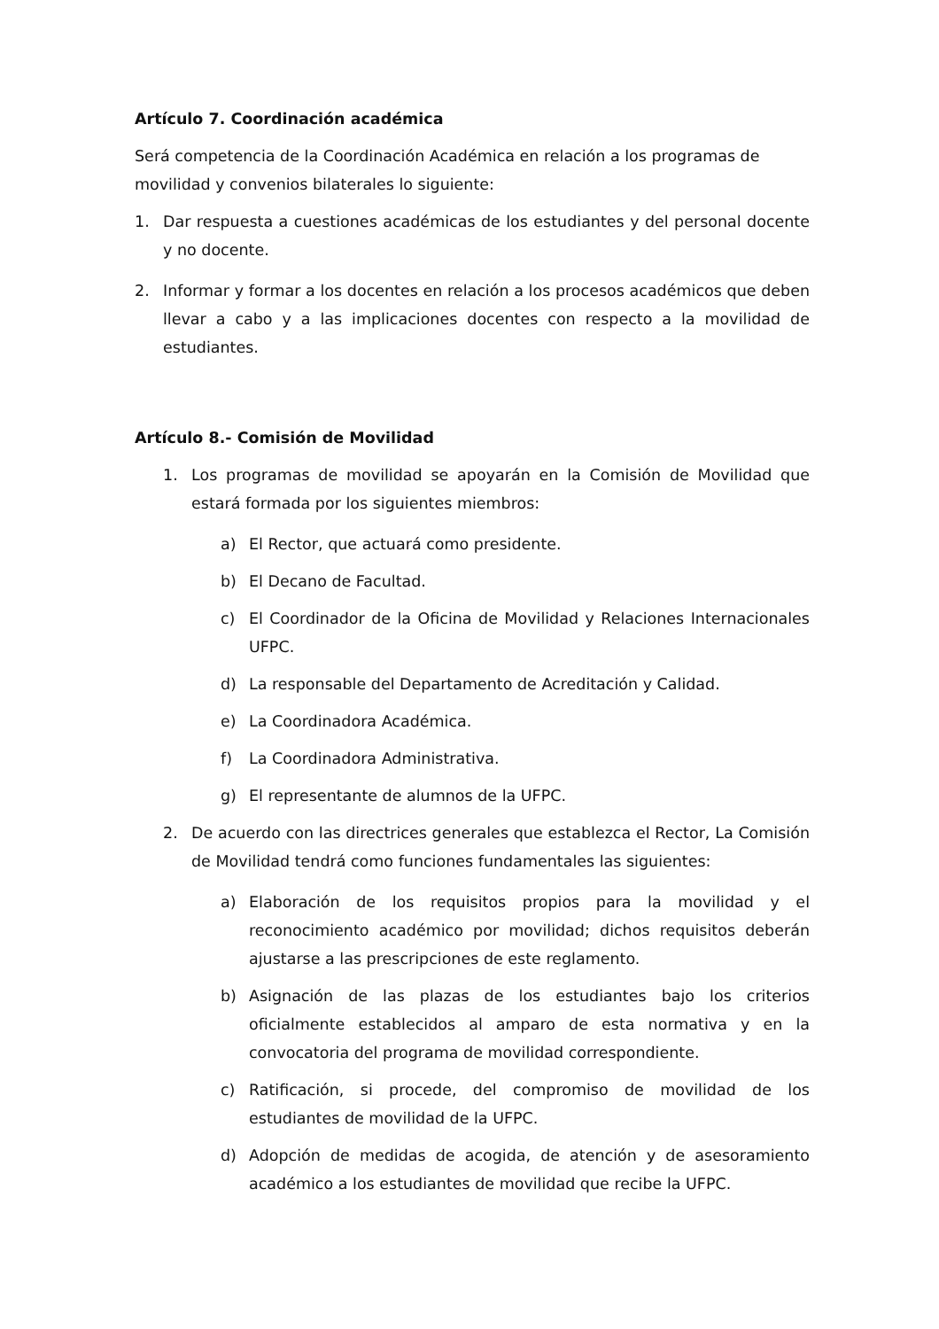Artículo 7. Coordinación académica
Será competencia de la Coordinación Académica en relación a los programas de movilidad y convenios bilaterales lo siguiente:
1. Dar respuesta a cuestiones académicas de los estudiantes y del personal docente y no docente.
2. Informar y formar a los docentes en relación a los procesos académicos que deben llevar a cabo y a las implicaciones docentes con respecto a la movilidad de estudiantes.
Artículo 8.- Comisión de Movilidad
1. Los programas de movilidad se apoyarán en la Comisión de Movilidad que estará formada por los siguientes miembros:
a) El Rector, que actuará como presidente.
b) El Decano de Facultad.
c) El Coordinador de la Oficina de Movilidad y Relaciones Internacionales UFPC.
d) La responsable del Departamento de Acreditación y Calidad.
e) La Coordinadora Académica.
f) La Coordinadora Administrativa.
g) El representante de alumnos de la UFPC.
2. De acuerdo con las directrices generales que establezca el Rector, La Comisión de Movilidad tendrá como funciones fundamentales las siguientes:
a) Elaboración de los requisitos propios para la movilidad y el reconocimiento académico por movilidad; dichos requisitos deberán ajustarse a las prescripciones de este reglamento.
b) Asignación de las plazas de los estudiantes bajo los criterios oficialmente establecidos al amparo de esta normativa y en la convocatoria del programa de movilidad correspondiente.
c) Ratificación, si procede, del compromiso de movilidad de los estudiantes de movilidad de la UFPC.
d) Adopción de medidas de acogida, de atención y de asesoramiento académico a los estudiantes de movilidad que recibe la UFPC.